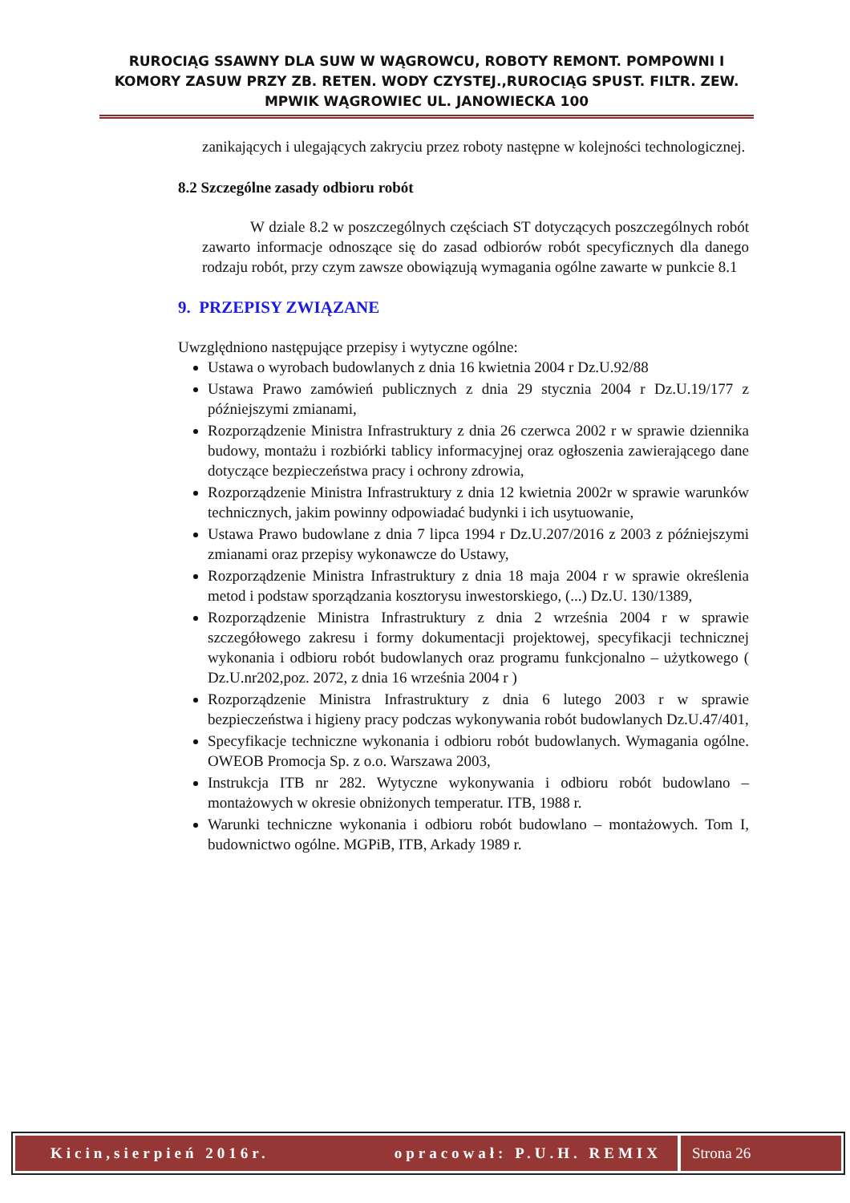RUROCIĄG SSAWNY DLA SUW W WĄGROWCU, ROBOTY REMONT. POMPOWNI I KOMORY ZASUW PRZY ZB. RETEN. WODY CZYSTEJ.,RUROCIĄG SPUST. FILTR. ZEW. MPWIK WĄGROWIEC UL. JANOWIECKA 100
zanikających i ulegających zakryciu przez roboty następne w kolejności technologicznej.
8.2 Szczególne zasady odbioru robót
W dziale 8.2 w poszczególnych częściach ST dotyczących poszczególnych robót zawarto informacje odnoszące się do zasad odbiorów robót specyficznych dla danego rodzaju robót, przy czym zawsze obowiązują wymagania ogólne zawarte w punkcie 8.1
9. PRZEPISY ZWIĄZANE
Uwzględniono następujące przepisy i wytyczne ogólne:
Ustawa o wyrobach budowlanych z dnia 16 kwietnia 2004 r Dz.U.92/88
Ustawa Prawo zamówień publicznych z dnia 29 stycznia 2004 r Dz.U.19/177 z późniejszymi zmianami,
Rozporządzenie Ministra Infrastruktury z dnia 26 czerwca 2002 r w sprawie dziennika budowy, montażu i rozbiórki tablicy informacyjnej oraz ogłoszenia zawierającego dane dotyczące bezpieczeństwa pracy i ochrony zdrowia,
Rozporządzenie Ministra Infrastruktury z dnia 12 kwietnia 2002r w sprawie warunków technicznych, jakim powinny odpowiadać budynki i ich usytuowanie,
Ustawa Prawo budowlane z dnia 7 lipca 1994 r Dz.U.207/2016 z 2003 z późniejszymi zmianami oraz przepisy wykonawcze do Ustawy,
Rozporządzenie Ministra Infrastruktury z dnia 18 maja 2004 r w sprawie określenia metod i podstaw sporządzania kosztorysu inwestorskiego, (...) Dz.U. 130/1389,
Rozporządzenie Ministra Infrastruktury z dnia 2 września 2004 r w sprawie szczegółowego zakresu i formy dokumentacji projektowej, specyfikacji technicznej wykonania i odbioru robót budowlanych oraz programu funkcjonalno – użytkowego ( Dz.U.nr202,poz. 2072, z dnia 16 września 2004 r )
Rozporządzenie Ministra Infrastruktury z dnia 6 lutego 2003 r w sprawie bezpieczeństwa i higieny pracy podczas wykonywania robót budowlanych Dz.U.47/401,
Specyfikacje techniczne wykonania i odbioru robót budowlanych. Wymagania ogólne. OWEOB Promocja Sp. z o.o. Warszawa 2003,
Instrukcja ITB nr 282. Wytyczne wykonywania i odbioru robót budowlano – montażowych w okresie obniżonych temperatur. ITB, 1988 r.
Warunki techniczne wykonania i odbioru robót budowlano – montażowych. Tom I, budownictwo ogólne. MGPiB, ITB, Arkady 1989 r.
Kicin,sierpień 2016r. opracował: P.U.H. REMIX
Strona 26